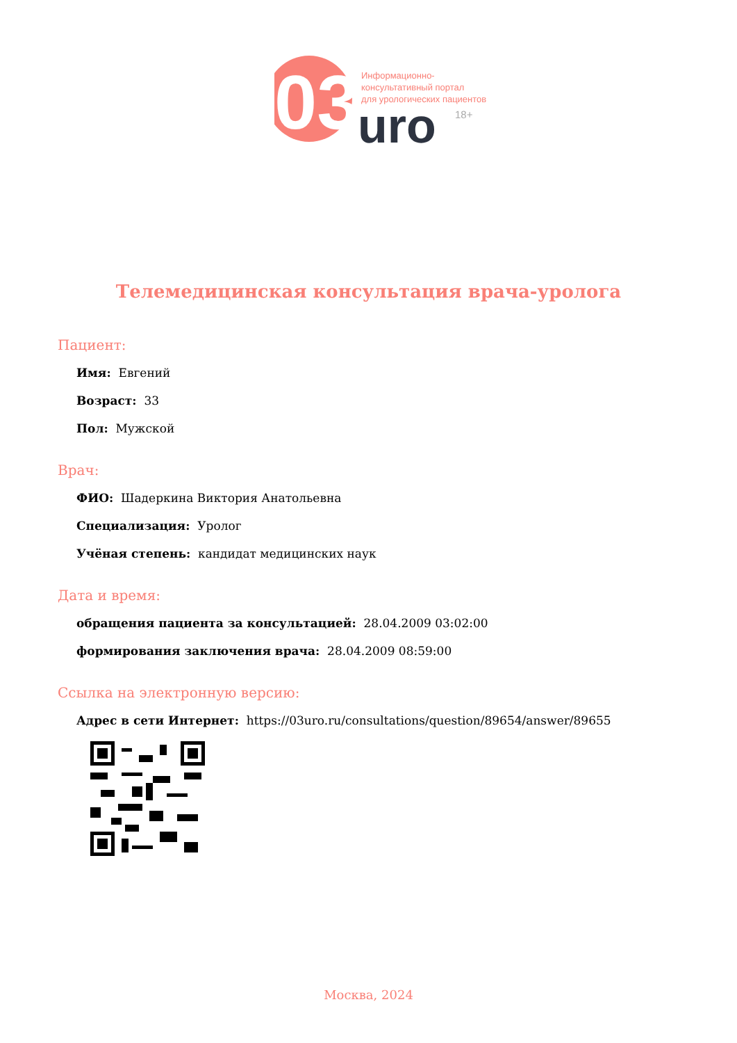03
uro
18+
Информационно-
консультативный портал
для урологических пациентов
Телемедицинская консультация врача-уролога
Пациент:
Имя: Евгений
Возраст: 33
Пол: Мужской
Врач:
ФИО: Шадеркина Виктория Анатольевна
Специализация: Уролог
Учёная степень: кандидат медицинских наук
Дата и время:
обращения пациента за консультацией: 28.04.2009 03:02:00
формирования заключения врача: 28.04.2009 08:59:00
Ссылка на электронную версию:
Адрес в сети Интернет: https://03uro.ru/consultations/question/89654/answer/89655
Москва, 2024